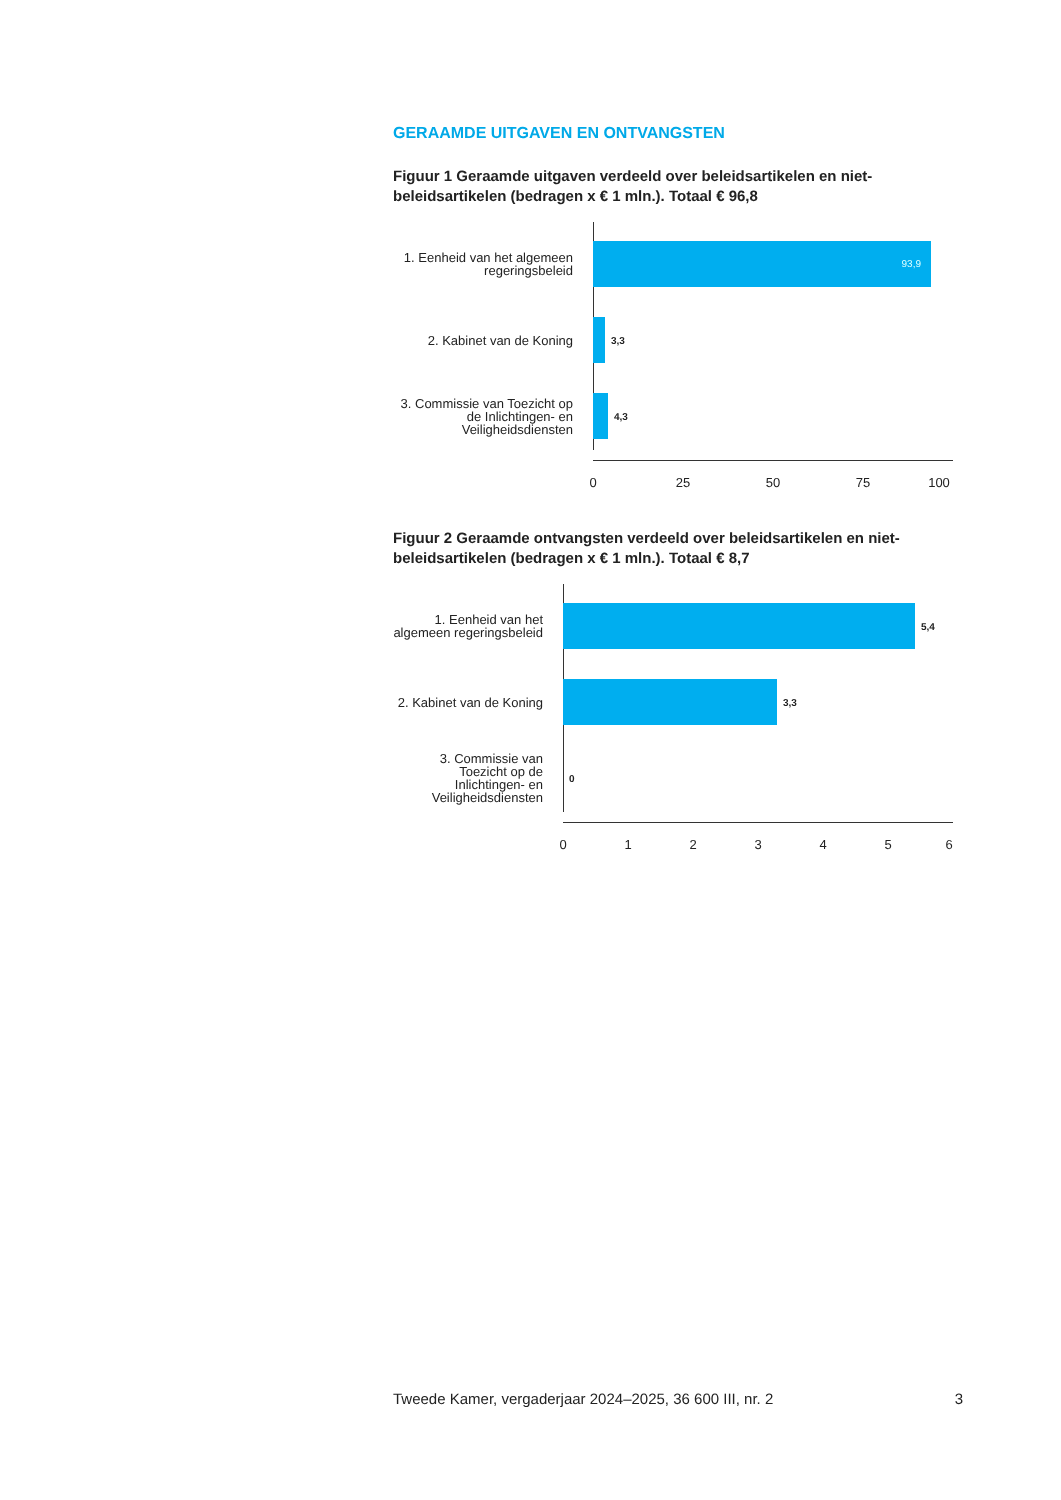GERAAMDE UITGAVEN EN ONTVANGSTEN
Figuur 1 Geraamde uitgaven verdeeld over beleidsartikelen en niet-beleidsartikelen (bedragen x € 1 mln.). Totaal € 96,8
1. Eenheid van het algemeen regeringsbeleid
93,9
2. Kabinet van de Koning
3,3
3. Commissie van Toezicht op de Inlichtingen- en Veiligheidsdiensten
4,3
0 25 50 75 100
Figuur 2 Geraamde ontvangsten verdeeld over beleidsartikelen en niet-beleidsartikelen (bedragen x € 1 mln.). Totaal € 8,7
1. Eenheid van het algemeen regeringsbeleid
5,4
2. Kabinet van de Koning
3,3
3. Commissie van Toezicht op de Inlichtingen- en Veiligheidsdiensten
0
0 1 2 3 4 5 6
Tweede Kamer, vergaderjaar 2024–2025, 36 600 III, nr. 2 3